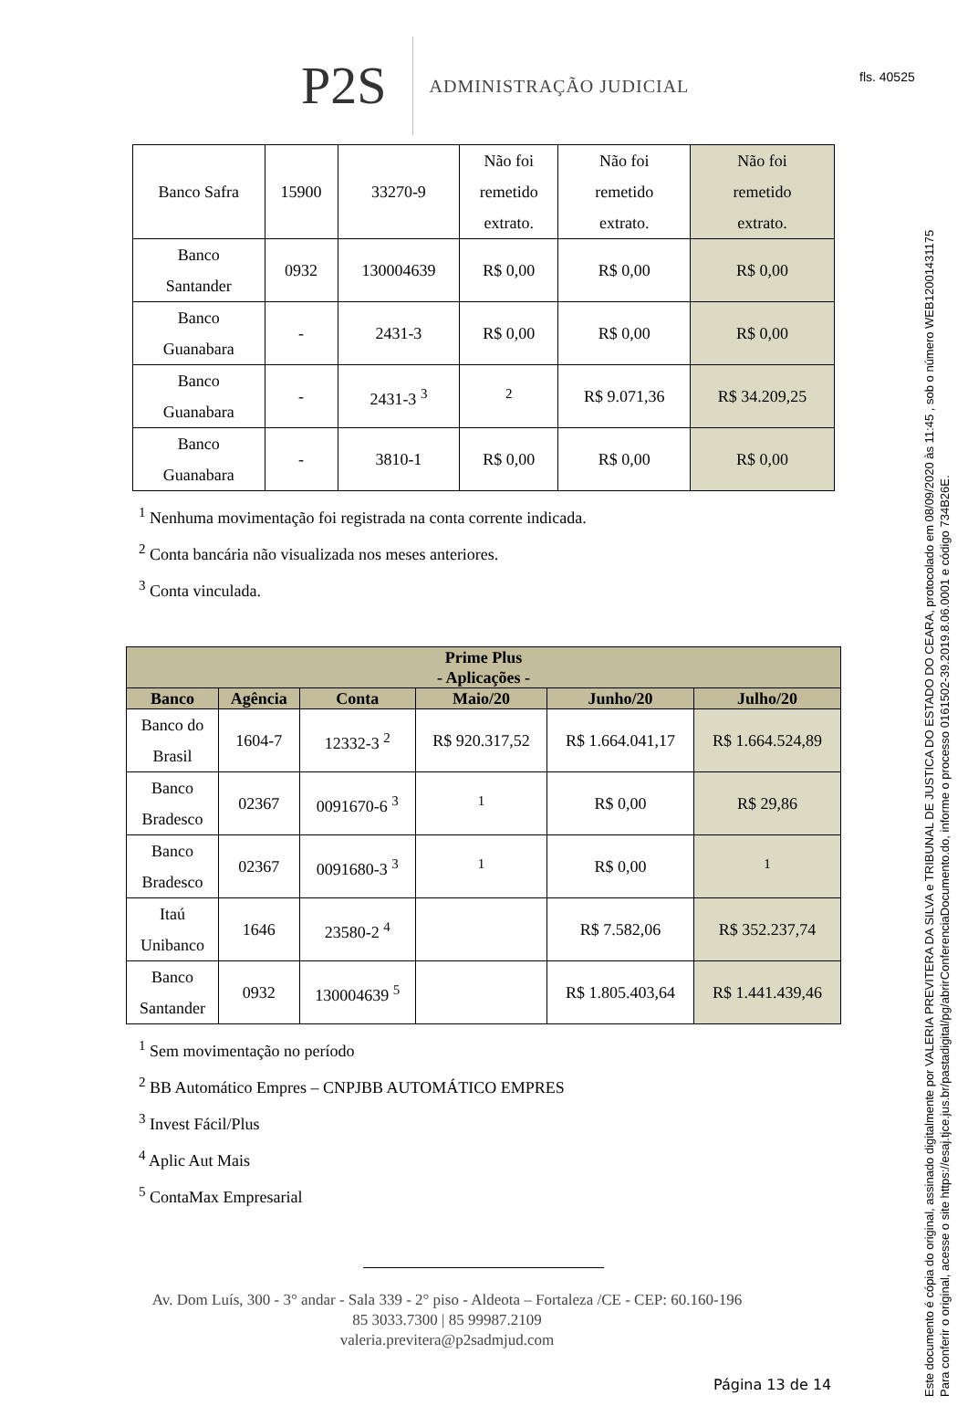fls. 40525
Este documento é cópia do original, assinado digitalmente por VALERIA PREVITERA DA SILVA e TRIBUNAL DE JUSTICA DO ESTADO DO CEARA, protocolado em 08/09/2020 às 11:45 , sob o número WEB12001431175
Para conferir o original, acesse o site https://esaj.tjce.jus.br/pastadigital/pg/abrirConferenciaDocumento.do, informe o processo 0161502-39.2019.8.06.0001 e código 734B26E.
P2S
ADMINISTRAÇÃO JUDICIAL
| Banco Safra | 15900 | 33270-9 | Não foi remetido extrato. | Não foi remetido extrato. | Não foi remetido extrato. |
| Banco Santander | 0932 | 130004639 | R$ 0,00 | R$ 0,00 | R$ 0,00 |
| Banco Guanabara | - | 2431-3 | R$ 0,00 | R$ 0,00 | R$ 0,00 |
| Banco Guanabara | - | 2431-3 <sup>3</sup> | <sup>2</sup> | R$ 9.071,36 | R$ 34.209,25 |
| Banco Guanabara | - | 3810-1 | R$ 0,00 | R$ 0,00 | R$ 0,00 |
<sup>1</sup> Nenhuma movimentação foi registrada na conta corrente indicada.
<sup>2</sup> Conta bancária não visualizada nos meses anteriores.
<sup>3</sup> Conta vinculada.
| Prime Plus - Aplicações - | | | | | |
| --- | --- | --- | --- | --- | --- |
| Banco | Agência | Conta | Maio/20 | Junho/20 | Julho/20 |
| Banco do Brasil | 1604-7 | 12332-3 <sup>2</sup> | R$ 920.317,52 | R$ 1.664.041,17 | R$ 1.664.524,89 |
| Banco Bradesco | 02367 | 0091670-6 <sup>3</sup> | <sup>1</sup> | R$ 0,00 | R$ 29,86 |
| Banco Bradesco | 02367 | 0091680-3 <sup>3</sup> | <sup>1</sup> | R$ 0,00 | <sup>1</sup> |
| Itaú Unibanco | 1646 | 23580-2 <sup>4</sup> | | R$ 7.582,06 | R$ 352.237,74 |
| Banco Santander | 0932 | 130004639 <sup>5</sup> | | R$ 1.805.403,64 | R$ 1.441.439,46 |
<sup>1</sup> Sem movimentação no período
<sup>2</sup> BB Automático Empres – CNPJBB AUTOMÁTICO EMPRES
<sup>3</sup> Invest Fácil/Plus
<sup>4</sup> Aplic Aut Mais
<sup>5</sup> ContaMax Empresarial
Av. Dom Luís, 300 - 3° andar - Sala 339 - 2° piso - Aldeota – Fortaleza /CE - CEP: 60.160-196
85 3033.7300 | 85 99987.2109
valeria.previtera@p2sadmjud.com
Página 13 de 14